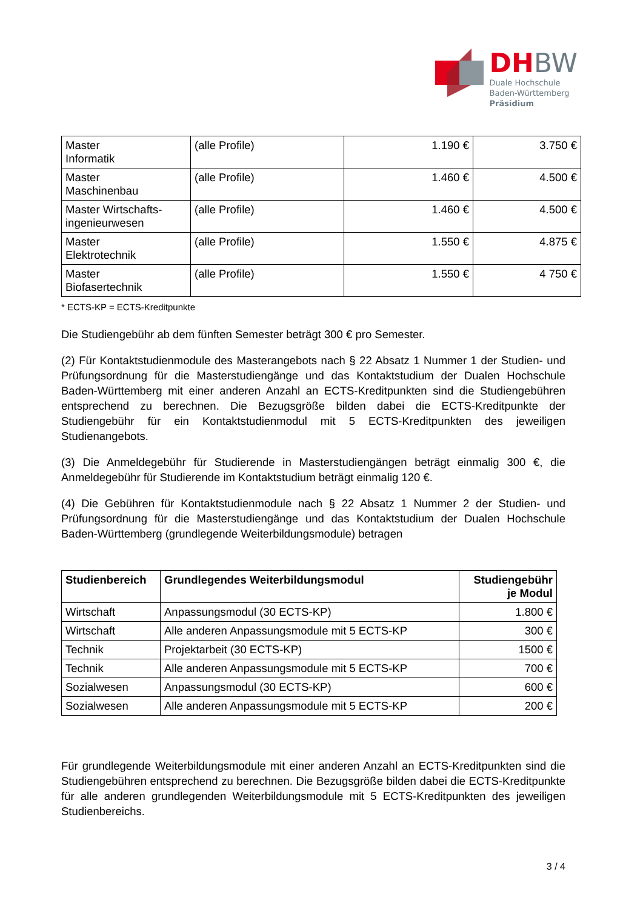DHBW
Duale Hochschule
Baden-Württemberg
Präsidium
| Master Informatik | (alle Profile) | 1.190 € | 3.750 € |
| Master Maschinenbau | (alle Profile) | 1.460 € | 4.500 € |
| Master Wirtschafts- ingenieurwesen | (alle Profile) | 1.460 € | 4.500 € |
| Master Elektrotechnik | (alle Profile) | 1.550 € | 4.875 € |
| Master Biofasertechnik | (alle Profile) | 1.550 € | 4 750 € |
* ECTS-KP = ECTS-Kreditpunkte
Die Studiengebühr ab dem fünften Semester beträgt 300 € pro Semester.
(2) Für Kontaktstudienmodule des Masterangebots nach § 22 Absatz 1 Nummer 1 der Studien- und Prüfungsordnung für die Masterstudiengänge und das Kontaktstudium der Dualen Hochschule Baden-Württemberg mit einer anderen Anzahl an ECTS-Kreditpunkten sind die Studiengebühren entsprechend zu berechnen. Die Bezugsgröße bilden dabei die ECTS-Kreditpunkte der Studiengebühr für ein Kontaktstudienmodul mit 5 ECTS-Kreditpunkten des jeweiligen Studienangebots.
(3) Die Anmeldegebühr für Studierende in Masterstudiengängen beträgt einmalig 300 €, die Anmeldegebühr für Studierende im Kontaktstudium beträgt einmalig 120 €.
(4) Die Gebühren für Kontaktstudienmodule nach § 22 Absatz 1 Nummer 2 der Studien- und Prüfungsordnung für die Masterstudiengänge und das Kontaktstudium der Dualen Hochschule Baden-Württemberg (grundlegende Weiterbildungsmodule) betragen
| Studienbereich | Grundlegendes Weiterbildungsmodul | Studiengebühr je Modul |
| --- | --- | --- |
| Wirtschaft | Anpassungsmodul (30 ECTS-KP) | 1.800 € |
| Wirtschaft | Alle anderen Anpassungsmodule mit 5 ECTS-KP | 300 € |
| Technik | Projektarbeit (30 ECTS-KP) | 1500 € |
| Technik | Alle anderen Anpassungsmodule mit 5 ECTS-KP | 700 € |
| Sozialwesen | Anpassungsmodul (30 ECTS-KP) | 600 € |
| Sozialwesen | Alle anderen Anpassungsmodule mit 5 ECTS-KP | 200 € |
Für grundlegende Weiterbildungsmodule mit einer anderen Anzahl an ECTS-Kreditpunkten sind die Studiengebühren entsprechend zu berechnen. Die Bezugsgröße bilden dabei die ECTS-Kreditpunkte für alle anderen grundlegenden Weiterbildungsmodule mit 5 ECTS-Kreditpunkten des jeweiligen Studienbereichs.
3 / 4